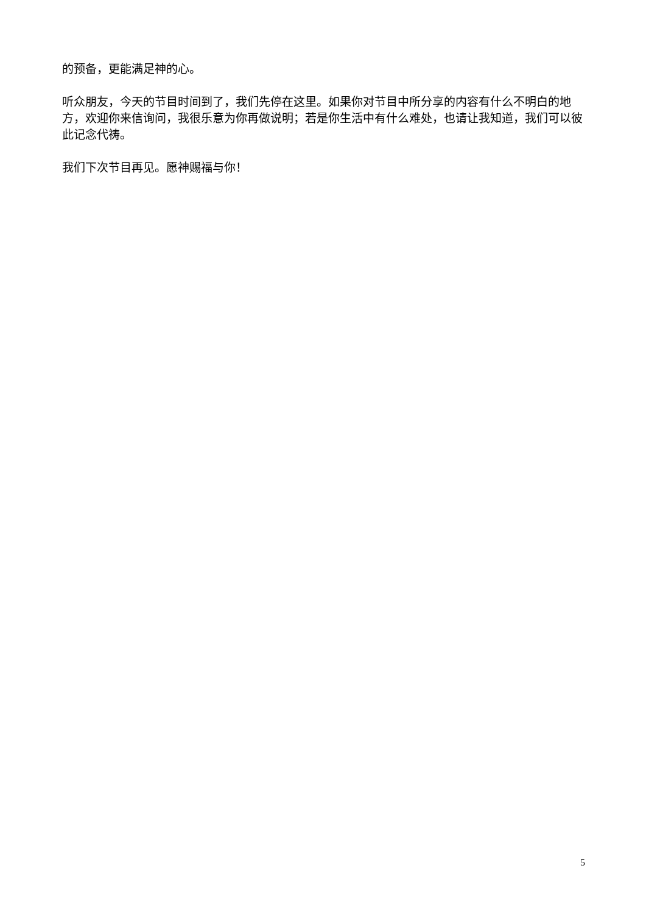的预备，更能满足神的心。
听众朋友，今天的节目时间到了，我们先停在这里。如果你对节目中所分享的内容有什么不明白的地方，欢迎你来信询问，我很乐意为你再做说明；若是你生活中有什么难处，也请让我知道，我们可以彼此记念代祷。
我们下次节目再见。愿神赐福与你！
5